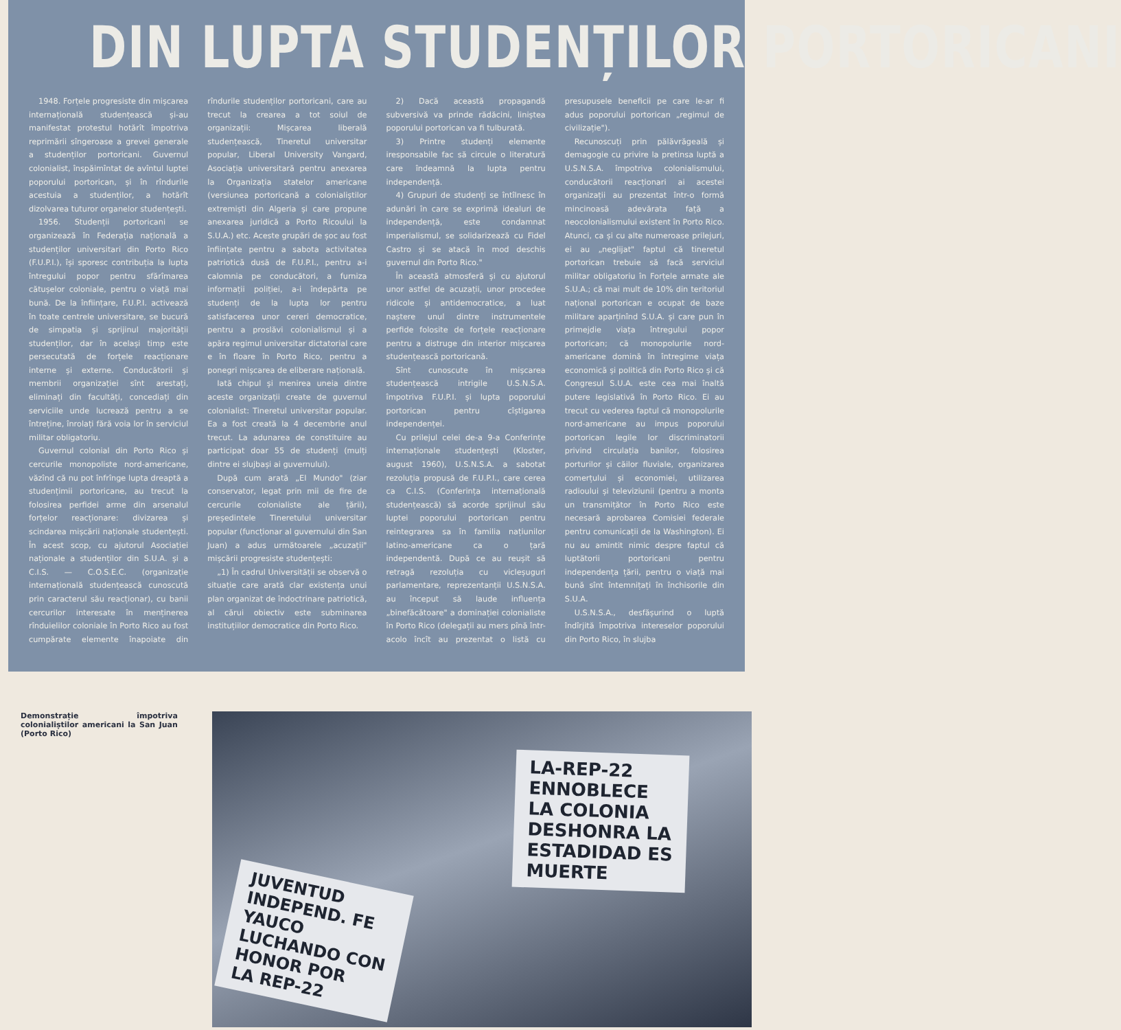DIN LUPTA STUDENȚILOR PORTORICANI
1948. Forțele progresiste din mișcarea internațională studențească și-au manifestat protestul hotărît împotriva reprimării sîngeroase a grevei generale a studenților portoricani. Guvernul colonialist, înspăimîntat de avîntul luptei poporului portorican, și în rîndurile acestuia a studenților, a hotărît dizolvarea tuturor organelor studențești.
1956. Studenții portoricani se organizează în Federația națională a studenților universitari din Porto Rico (F.U.P.I.), își sporesc contribuția la lupta întregului popor pentru sfărîmarea cătușelor coloniale, pentru o viață mai bună. De la înființare, F.U.P.I. activează în toate centrele universitare, se bucură de simpatia și sprijinul majorității studenților, dar în același timp este persecutată de forțele reacționare interne și externe. Conducătorii și membrii organizației sînt arestați, eliminați din facultăți, concediați din serviciile unde lucrează pentru a se întreține, înrolați fără voia lor în serviciul militar obligatoriu.
Guvernul colonial din Porto Rico și cercurile monopoliste nord-americane, văzînd că nu pot înfrînge lupta dreaptă a studențimii portoricane, au trecut la folosirea perfidei arme din arsenalul forțelor reacționare: divizarea și scindarea mișcării naționale studențești. În acest scop, cu ajutorul Asociației naționale a studenților din S.U.A. și a C.I.S. — C.O.S.E.C. (organizație internațională studențească cunoscută prin caracterul său reacționar), cu banii cercurilor interesate în menținerea rînduielilor coloniale în Porto Rico au fost cumpărate elemente înapoiate din rîndurile studenților portoricani, care au trecut la crearea a tot soiul de organizații: Mișcarea liberală studențească, Tineretul universitar popular, Liberal University Vangard, Asociația universitară pentru anexarea la Organizația statelor americane (versiunea portoricană a colonialiștilor extremiști din Algeria și care propune anexarea juridică a Porto Ricoului la S.U.A.) etc. Aceste grupări de șoc au fost înființate pentru a sabota activitatea patriotică dusă de F.U.P.I., pentru a-i calomnia pe conducători, a furniza informații poliției, a-i îndepărta pe studenți de la lupta lor pentru satisfacerea unor cereri democratice, pentru a proslăvi colonialismul și a apăra regimul universitar dictatorial care e în floare în Porto Rico, pentru a ponegri mișcarea de eliberare națională.
Iată chipul și menirea uneia dintre aceste organizații create de guvernul colonialist: Tineretul universitar popular. Ea a fost creată la 4 decembrie anul trecut. La adunarea de constituire au participat doar 55 de studenți (mulți dintre ei slujbași ai guvernului).
După cum arată „El Mundo" (ziar conservator, legat prin mii de fire de cercurile colonialiste ale țării), președintele Tineretului universitar popular (funcționar al guvernului din San Juan) a adus următoarele „acuzații" mișcării progresiste studențești:
„1) În cadrul Universității se observă o situație care arată clar existența unui plan organizat de îndoctrinare patriotică, al cărui obiectiv este subminarea instituțiilor democratice din Porto Rico.
2) Dacă această propagandă subversivă va prinde rădăcini, liniștea poporului portorican va fi tulburată.
3) Printre studenți elemente iresponsabile fac să circule o literatură care îndeamnă la lupta pentru independență.
4) Grupuri de studenți se întîlnesc în adunări în care se exprimă idealuri de independență, este condamnat imperialismul, se solidarizează cu Fidel Castro și se atacă în mod deschis guvernul din Porto Rico."
În această atmosferă și cu ajutorul unor astfel de acuzații, unor procedee ridicole și antidemocratice, a luat naștere unul dintre instrumentele perfide folosite de forțele reacționare pentru a distruge din interior mișcarea studențească portoricană.
Sînt cunoscute în mișcarea studențească intrigile U.S.N.S.A. împotriva F.U.P.I. și lupta poporului portorican pentru cîștigarea independenței.
Cu prilejul celei de-a 9-a Conferințe internaționale studențești (Kloster, august 1960), U.S.N.S.A. a sabotat rezoluția propusă de F.U.P.I., care cerea ca C.I.S. (Conferința internațională studențească) să acorde sprijinul său luptei poporului portorican pentru reintegrarea sa în familia națiunilor latino-americane ca o țară independentă. După ce au reușit să retragă rezoluția cu vicleșuguri parlamentare, reprezentanții U.S.N.S.A. au început să laude influența „binefăcătoare" a dominației colonialiste în Porto Rico (delegații au mers pînă într-acolo încît au prezentat o listă cu presupusele beneficii pe care le-ar fi adus poporului portorican „regimul de civilizație").
Recunoscuți prin pălăvrăgeală și demagogie cu privire la pretinsa luptă a U.S.N.S.A. împotriva colonialismului, conducătorii reacționari ai acestei organizații au prezentat într-o formă mincinoasă adevărata față a neocolonialismului existent în Porto Rico. Atunci, ca și cu alte numeroase prilejuri, ei au „neglijat" faptul că tineretul portorican trebuie să facă serviciul militar obligatoriu în Forțele armate ale S.U.A.; că mai mult de 10% din teritoriul național portorican e ocupat de baze militare aparținînd S.U.A. și care pun în primejdie viața întregului popor portorican; că monopolurile nord-americane domină în întregime viața economică și politică din Porto Rico și că Congresul S.U.A. este cea mai înaltă putere legislativă în Porto Rico. Ei au trecut cu vederea faptul că monopolurile nord-americane au impus poporului portorican legile lor discriminatorii privind circulația banilor, folosirea porturilor și căilor fluviale, organizarea comerțului și economiei, utilizarea radioului și televiziunii (pentru a monta un transmițător în Porto Rico este necesară aprobarea Comisiei federale pentru comunicații de la Washington). Ei nu au amintit nimic despre faptul că luptătorii portoricani pentru independența țării, pentru o viață mai bună sînt întemnițați în închisorile din S.U.A.
U.S.N.S.A., desfășurind o luptă îndîrjită împotriva intereselor poporului din Porto Rico, în slujba
Demonstrație împotriva colonialiștilor americani la San Juan (Porto Rico)
LA-REP-22
ENNOBLECE
LA COLONIA
DESHONRA LA
ESTADIDAD ES
MUERTE
JUVENTUD
INDEPEND. FE
YAUCO
LUCHANDO CON
HONOR POR
LA REP-22